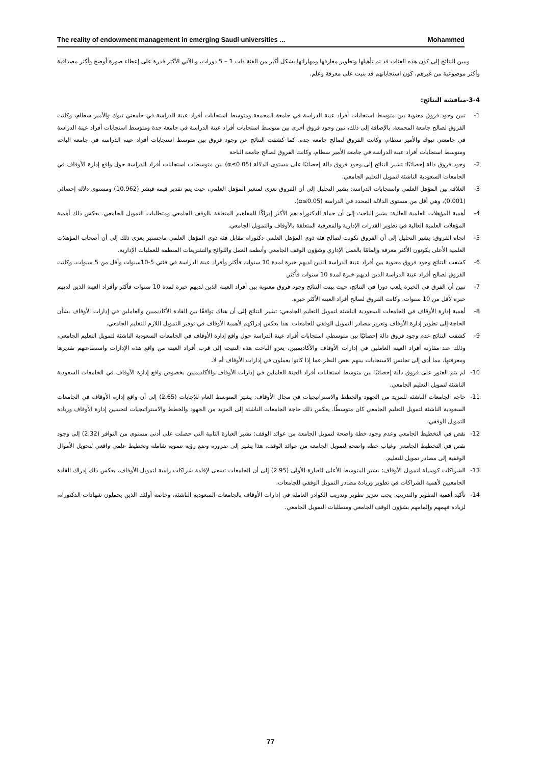The reality of endowment management in emerging Saudi universities ... Mohammed
ويبين النتائج إلى كون هذه الفئات قد تم تأهيلها وتطوير معارفها ومهاراتها بشكل أكبر من الفئة ذات 1 – 5 دورات، وبالآتي الأكثر قدرة على إعطاء صورة أوضح وأكثر مصداقية وأكثر موضوعية من غيرهم، كون استجاباتهم قد بنيت على معرفة وعلم.
3-4-مناقشة النتائج:
1- تبين وجود فروق معنوية بين متوسط استجابات أفراد عينة الدراسة في جامعة المجمعة ومتوسط استجابات أفراد عينة الدراسة في جامعتي تبوك والأمير سطام، وكانت الفروق لصالح جامعة المجمعة. بالإضافة إلى ذلك، تبين وجود فروق أخرى بين متوسط استجابات أفراد عينة الدراسة في جامعة جدة ومتوسط استجابات أفراد عينة الدراسة في جامعتي تبوك والأمير سطام، وكانت الفروق لصالح جامعة جدة. كما كشفت النتائج عن وجود فروق بين متوسط استجابات أفراد عينة الدراسة في جامعة الباحة ومتوسط استجابات أفراد عينة الدراسة في جامعة الأمير سطام، وكانت الفروق لصالح جامعة الباحة
2- وجود فروق دالة إحصائيًا: تشير النتائج إلى وجود فروق دالة إحصائيًا على مستوى الدلالة (α≤0.05) بين متوسطات استجابات أفراد الدراسة حول واقع إدارة الأوقاف في الجامعات السعودية الناشئة لتمويل التعليم الجامعي.
3- العلاقة بين المؤهل العلمي واستجابات الدراسة: يشير التحليل إلى أن الفروق تعزى لمتغير المؤهل العلمي، حيث يتم تقدير قيمة فيشر (10.962) ومستوى دلالة إحصائي (0.001)، وهي أقل من مستوى الدلالة المحدد في الدراسة (α≤0.05).
4- أهمية المؤهلات العلمية العالية: يشير الباحث إلى أن حملة الدكتوراه هم الأكثر إدراكًا للمفاهيم المتعلقة بالوقف الجامعي ومتطلبات التمويل الجامعي. يعكس ذلك أهمية المؤهلات العلمية العالية في تطوير القدرات الإدارية والمعرفية المتعلقة بالأوقاف والتمويل الجامعي.
5- اتجاه الفروق: يشير التحليل إلى أن الفروق تكونت لصالح فئة ذوي المؤهل العلمي دكتوراه مقابل فئة ذوي المؤهل العلمي ماجستير يعزى ذلك إلى أن أصحاب المؤهلات العلمية الأعلى يكونون الأكثر معرفة وإلمامًا بالعمل الإداري وشؤون الوقف الجامعي وأنظمة العمل واللوائح والتشريعات المنظمة للعمليات الإدارية.
6- كشفت النتائج وجود فروق معنوية بين أفراد عينة الدراسة الذين لديهم خبرة لمدة 10 سنوات فأكثر وأفراد عينة الدراسة في فئتي 5-10سنوات وأقل من 5 سنوات، وكانت الفروق لصالح أفراد عينة الدراسة الذين لديهم خبرة لمدة 10 سنوات فأكثر.
7- تبين أن الفرق في الخبرة يلعب دورا في النتائج، حيث بينت النتائج وجود فروق معنوية بين أفراد العينة الذين لديهم خبرة لمدة 10 سنوات فأكثر وأفراد العينة الذين لديهم خبرة لأقل من 10 سنوات، وكانت الفروق لصالح أفراد العينة الأكثر خبرة.
8- أهمية إدارة الأوقاف في الجامعات السعودية الناشئة لتمويل التعليم الجامعي: تشير النتائج إلى أن هناك توافقًا بين القادة الأكاديميين والعاملين في إدارات الأوقاف بشأن الحاجة إلى تطوير إدارة الأوقاف وتعزيز مصادر التمويل الوقفي للجامعات. هذا يعكس إدراكهم لأهمية الأوقاف في توفير التمويل اللازم للتعليم الجامعي.
9- كشفت النتائج عدم وجود فروق دالة إحصائيًا بين متوسطي استجابات أفراد عينة الدراسة حول واقع إدارة الأوقاف في الجامعات السعودية الناشئة لتمويل التعليم الجامعي، وذلك عند مقارنة أفراد العينة العاملين في إدارات الأوقاف والأكاديميين، يعزو الباحث هذه النتيجة إلى قرب أفراد العينة من واقع هذه الإدارات واستطاعتهم تقديرها ومعرفتها، مما أدى إلى تجانس الاستجابات بينهم بغض النظر عما إذا كانوا يعملون في إدارات الأوقاف أم لا.
10- لم يتم العثور على فروق دالة إحصائيًا بين متوسط استجابات أفراد العينة العاملين في إدارات الأوقاف والأكاديميين بخصوص واقع إدارة الأوقاف في الجامعات السعودية الناشئة لتمويل التعليم الجامعي.
11- حاجة الجامعات الناشئة للمزيد من الجهود والخطط والاستراتيجيات في مجال الأوقاف: يشير المتوسط العام للإجابات (2.65) إلى أن واقع إدارة الأوقاف في الجامعات السعودية الناشئة لتمويل التعليم الجامعي كان متوسطًا. يعكس ذلك حاجة الجامعات الناشئة إلى المزيد من الجهود والخطط والاستراتيجيات لتحسين إدارة الأوقاف وزيادة التمويل الوقفي.
12- نقص في التخطيط الجامعي وعدم وجود خطة واضحة لتمويل الجامعة من عوائد الوقف: تشير العبارة الثانية التي حصلت على أدنى مستوى من التوافر (2.32) إلى وجود نقص في التخطيط الجامعي وغياب خطة واضحة لتمويل الجامعة من عوائد الوقف، هذا يشير إلى ضرورة وضع رؤية تنموية شاملة وتخطيط علمي واقعي لتحويل الأموال الوقفية إلى مصادر تمويل للتعليم.
13- الشراكات كوسيلة لتمويل الأوقاف: يشير المتوسط الأعلى للعبارة الأولى (2.95) إلى أن الجامعات تسعى لإقامة شراكات رامية لتمويل الأوقاف، يعكس ذلك إدراك القادة الجامعيين لأهمية الشراكات في تطوير وزيادة مصادر التمويل الوقفي للجامعات.
14- تأكيد أهمية التطوير والتدريب: يجب تعزيز تطوير وتدريب الكوادر العاملة في إدارات الأوقاف بالجامعات السعودية الناشئة، وخاصة أولئك الذين يحملون شهادات الدكتوراه، لزيادة فهمهم وإلمامهم بشؤون الوقف الجامعي ومتطلبات التمويل الجامعي.
77